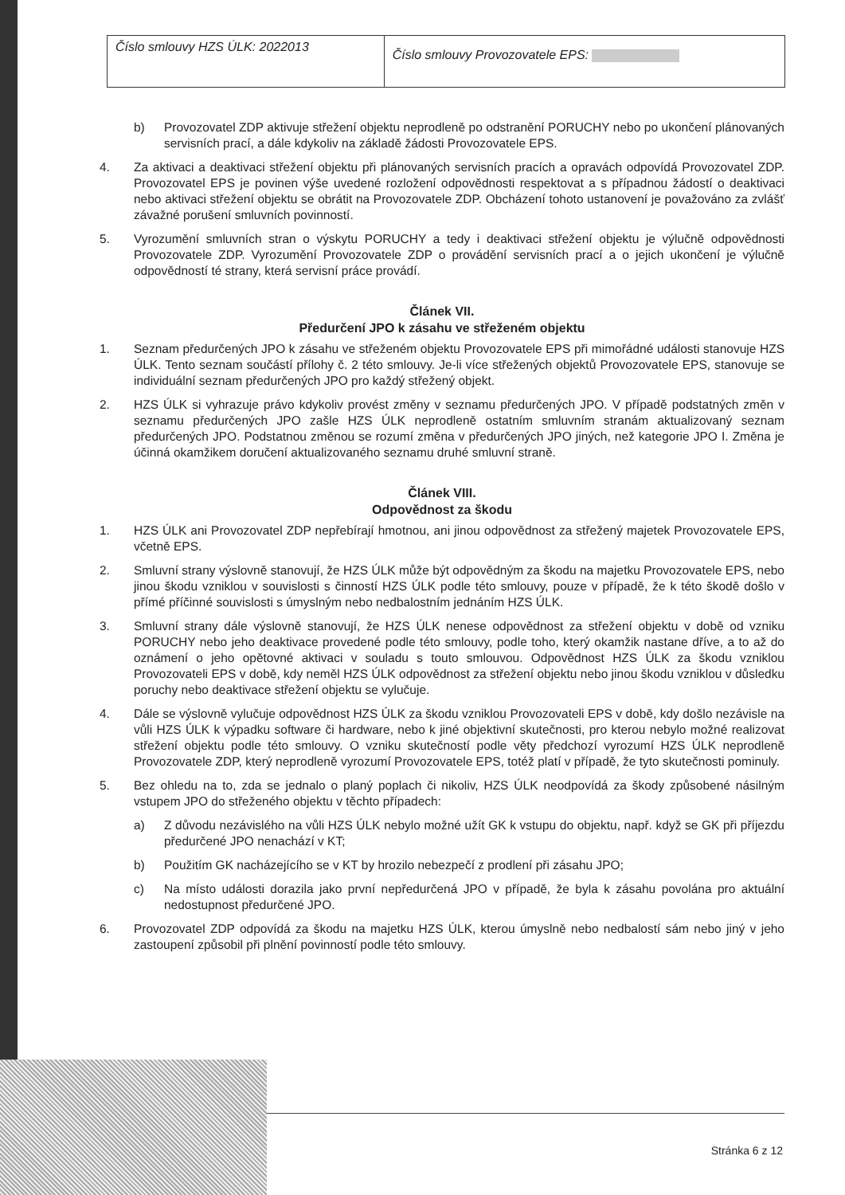| Číslo smlouvy HZS ÚLK: 2022013 | Číslo smlouvy Provozovatele EPS: |
b) Provozovatel ZDP aktivuje střežení objektu neprodleně po odstranění PORUCHY nebo po ukončení plánovaných servisních prací, a dále kdykoliv na základě žádosti Provozovatele EPS.
4. Za aktivaci a deaktivaci střežení objektu při plánovaných servisních pracích a opravách odpovídá Provozovatel ZDP. Provozovatel EPS je povinen výše uvedené rozložení odpovědnosti respektovat a s případnou žádostí o deaktivaci nebo aktivaci střežení objektu se obrátit na Provozovatele ZDP. Obcházení tohoto ustanovení je považováno za zvlášť závažné porušení smluvních povinností.
5. Vyrozumění smluvních stran o výskytu PORUCHY a tedy i deaktivaci střežení objektu je výlučně odpovědnosti Provozovatele ZDP. Vyrozumění Provozovatele ZDP o provádění servisních prací a o jejich ukončení je výlučně odpovědností té strany, která servisní práce provádí.
Článek VII.
Předurčení JPO k zásahu ve střeženém objektu
1. Seznam předurčených JPO k zásahu ve střeženém objektu Provozovatele EPS při mimořádné události stanovuje HZS ÚLK. Tento seznam součástí přílohy č. 2 této smlouvy. Je-li více střežených objektů Provozovatele EPS, stanovuje se individuální seznam předurčených JPO pro každý střežený objekt.
2. HZS ÚLK si vyhrazuje právo kdykoliv provést změny v seznamu předurčených JPO. V případě podstatných změn v seznamu předurčených JPO zašle HZS ÚLK neprodleně ostatním smluvním stranám aktualizovaný seznam předurčených JPO. Podstatnou změnou se rozumí změna v předurčených JPO jiných, než kategorie JPO I. Změna je účinná okamžikem doručení aktualizovaného seznamu druhé smluvní straně.
Článek VIII.
Odpovědnost za škodu
1. HZS ÚLK ani Provozovatel ZDP nepřebírají hmotnou, ani jinou odpovědnost za střežený majetek Provozovatele EPS, včetně EPS.
2. Smluvní strany výslovně stanovují, že HZS ÚLK může být odpovědným za škodu na majetku Provozovatele EPS, nebo jinou škodu vzniklou v souvislosti s činností HZS ÚLK podle této smlouvy, pouze v případě, že k této škodě došlo v přímé příčinné souvislosti s úmyslným nebo nedbalostním jednáním HZS ÚLK.
3. Smluvní strany dále výslovně stanovují, že HZS ÚLK nenese odpovědnost za střežení objektu v době od vzniku PORUCHY nebo jeho deaktivace provedené podle této smlouvy, podle toho, který okamžik nastane dříve, a to až do oznámení o jeho opětovné aktivaci v souladu s touto smlouvou. Odpovědnost HZS ÚLK za škodu vzniklou Provozovateli EPS v době, kdy neměl HZS ÚLK odpovědnost za střežení objektu nebo jinou škodu vzniklou v důsledku poruchy nebo deaktivace střežení objektu se vylučuje.
4. Dále se výslovně vylučuje odpovědnost HZS ÚLK za škodu vzniklou Provozovateli EPS v době, kdy došlo nezávisle na vůli HZS ÚLK k výpadku software či hardware, nebo k jiné objektivní skutečnosti, pro kterou nebylo možné realizovat střežení objektu podle této smlouvy. O vzniku skutečností podle věty předchozí vyrozumí HZS ÚLK neprodleně Provozovatele ZDP, který neprodleně vyrozumí Provozovatele EPS, totéž platí v případě, že tyto skutečnosti pominuly.
5. Bez ohledu na to, zda se jednalo o planý poplach či nikoliv, HZS ÚLK neodpovídá za škody způsobené násilným vstupem JPO do střeženého objektu v těchto případech:
a) Z důvodu nezávislého na vůli HZS ÚLK nebylo možné užít GK k vstupu do objektu, např. když se GK při příjezdu předurčené JPO nenachází v KT;
b) Použitím GK nacházejícího se v KT by hrozilo nebezpečí z prodlení při zásahu JPO;
c) Na místo události dorazila jako první nepředurčená JPO v případě, že byla k zásahu povolána pro aktuální nedostupnost předurčené JPO.
6. Provozovatel ZDP odpovídá za škodu na majetku HZS ÚLK, kterou úmyslně nebo nedbalostí sám nebo jiný v jeho zastoupení způsobil při plnění povinností podle této smlouvy.
Stránka 6 z 12